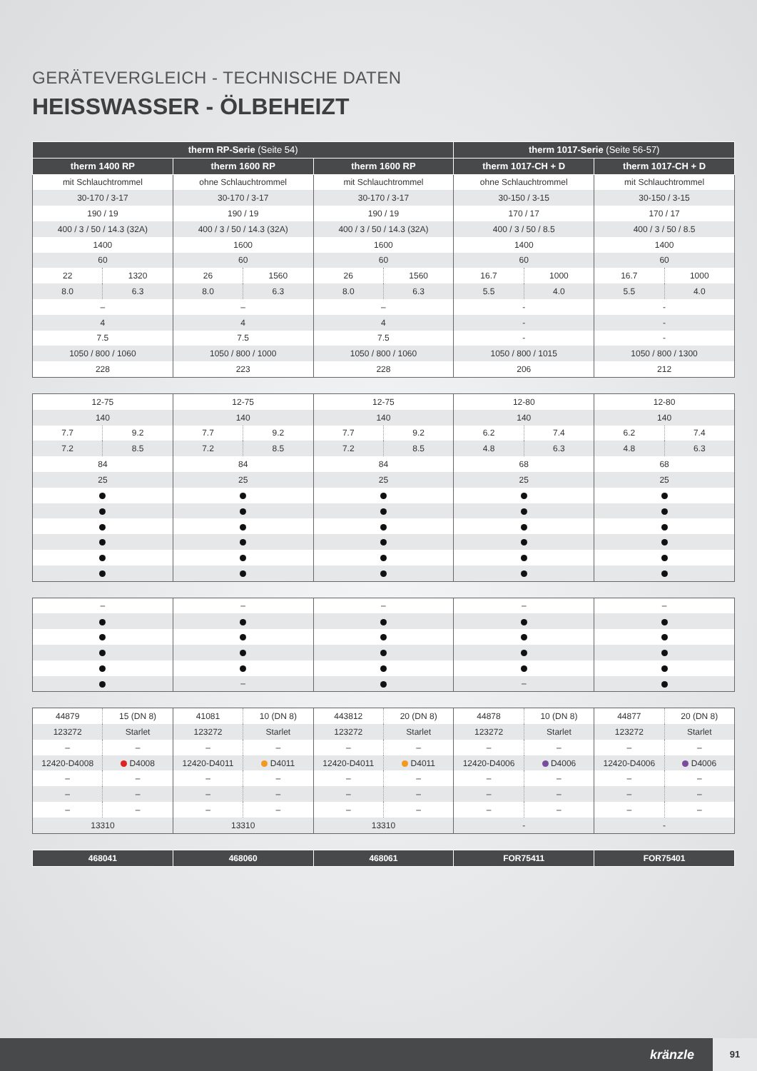GERÄTEVERGLEICH - TECHNISCHE DATEN
HEISSWASSER - ÖLBEHEIZT
| therm RP-Serie (Seite 54) | | | | | | therm 1017-Serie (Seite 56-57) | | | |
| --- | --- | --- | --- | --- | --- | --- | --- | --- | --- |
| therm 1400 RP | | therm 1600 RP | | therm 1600 RP | | therm 1017-CH + D | | therm 1017-CH + D | |
| mit Schlauchtrommel | | ohne Schlauchtrommel | | mit Schlauchtrommel | | ohne Schlauchtrommel | | mit Schlauchtrommel | |
| 30-170 / 3-17 | | 30-170 / 3-17 | | 30-170 / 3-17 | | 30-150 / 3-15 | | 30-150 / 3-15 | |
| 190 / 19 | | 190 / 19 | | 190 / 19 | | 170 / 17 | | 170 / 17 | |
| 400 / 3 / 50 / 14.3 (32A) | | 400 / 3 / 50 / 14.3 (32A) | | 400 / 3 / 50 / 14.3 (32A) | | 400 / 3 / 50 / 8.5 | | 400 / 3 / 50 / 8.5 | |
| 1400 | | 1600 | | 1600 | | 1400 | | 1400 | |
| 60 | | 60 | | 60 | | 60 | | 60 | |
| 22 | 1320 | 26 | 1560 | 26 | 1560 | 16.7 | 1000 | 16.7 | 1000 |
| 8.0 | 6.3 | 8.0 | 6.3 | 8.0 | 6.3 | 5.5 | 4.0 | 5.5 | 4.0 |
| – | | – | | – | | - | | - | |
| 4 | | 4 | | 4 | | - | | - | |
| 7.5 | | 7.5 | | 7.5 | | - | | - | |
| 1050 / 800 / 1060 | | 1050 / 800 / 1000 | | 1050 / 800 / 1060 | | 1050 / 800 / 1015 | | 1050 / 800 / 1300 | |
| 228 | | 223 | | 228 | | 206 | | 212 | |
| 12-75 | | 12-75 | | 12-75 | | 12-80 | | 12-80 | |
| 140 | | 140 | | 140 | | 140 | | 140 | |
| 7.7 | 9.2 | 7.7 | 9.2 | 7.7 | 9.2 | 6.2 | 7.4 | 6.2 | 7.4 |
| 7.2 | 8.5 | 7.2 | 8.5 | 7.2 | 8.5 | 4.8 | 6.3 | 4.8 | 6.3 |
| 84 | | 84 | | 84 | | 68 | | 68 | |
| 25 | | 25 | | 25 | | 25 | | 25 | |
| – | – | – | – | – |
| | – | | – | |
| 44879 | 15 (DN 8) | 41081 | 10 (DN 8) | 443812 | 20 (DN 8) | 44878 | 10 (DN 8) | 44877 | 20 (DN 8) |
| 123272 | Starlet | 123272 | Starlet | 123272 | Starlet | 123272 | Starlet | 123272 | Starlet |
| – | – | – | – | – | – | – | – | – | – |
| 12420-D4008 | D4008 | 12420-D4011 | D4011 | 12420-D4011 | D4011 | 12420-D4006 | D4006 | 12420-D4006 | D4006 |
| – | – | – | – | – | – | – | – | – | – |
| – | – | – | – | – | – | – | – | – | – |
| – | – | – | – | – | – | – | – | – | – |
| 13310 | | 13310 | | 13310 | | - | | - | |
| 468041 | 468060 | 468061 | FOR75411 | FOR75401 |
| --- | --- | --- | --- | --- |
kränzle
91